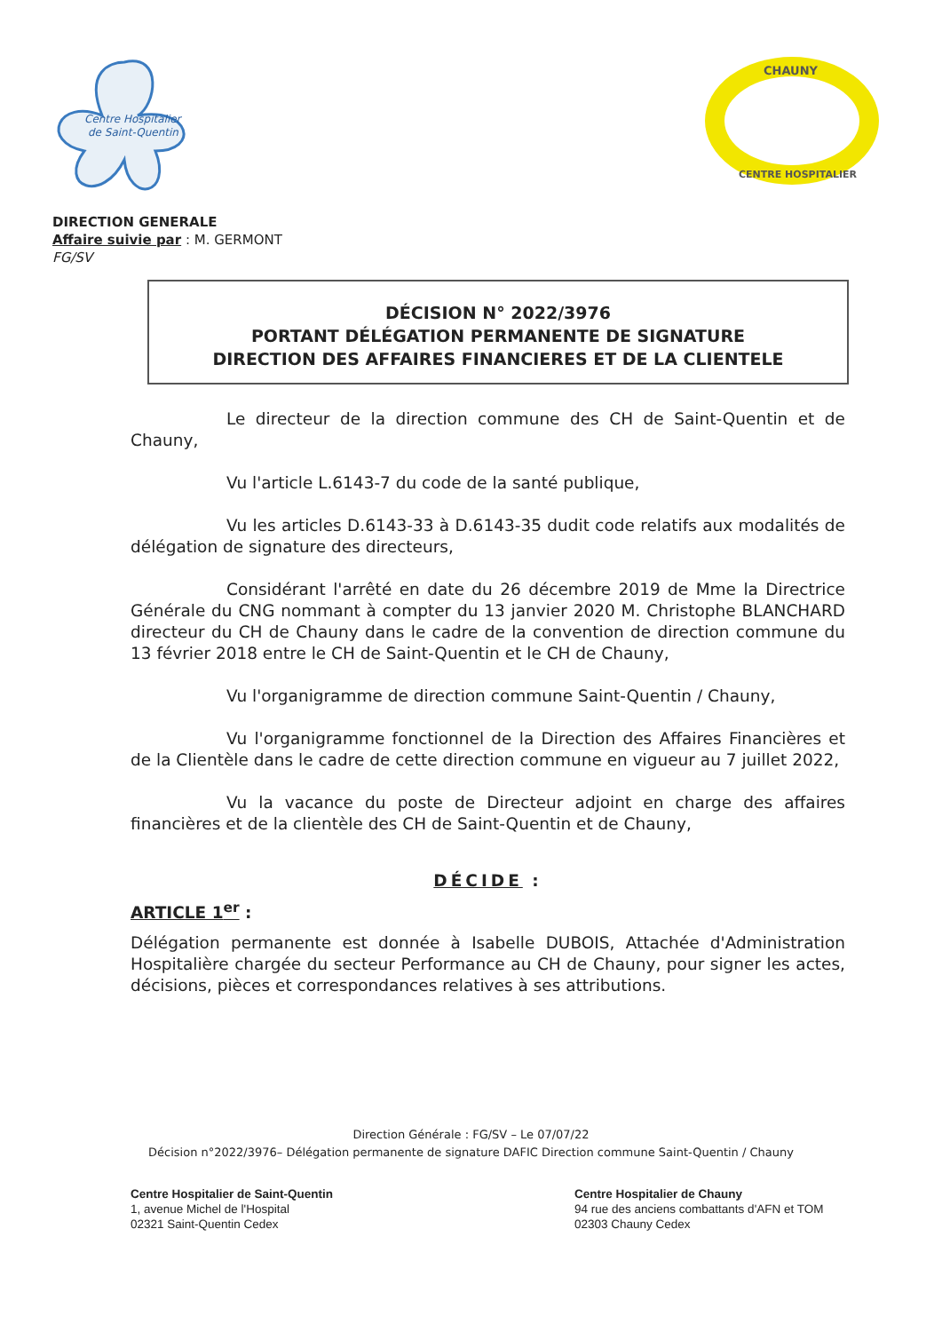Centre Hospitalier
de Saint-Quentin
CHAUNY
CENTRE HOSPITALIER
DIRECTION GENERALE
Affaire suivie par : M. GERMONT
FG/SV
DÉCISION N° 2022/3976
PORTANT DÉLÉGATION PERMANENTE DE SIGNATURE
DIRECTION DES AFFAIRES FINANCIERES ET DE LA CLIENTELE
Le directeur de la direction commune des CH de Saint-Quentin et de Chauny,
Vu l'article L.6143-7 du code de la santé publique,
Vu les articles D.6143-33 à D.6143-35 dudit code relatifs aux modalités de délégation de signature des directeurs,
Considérant l'arrêté en date du 26 décembre 2019 de Mme la Directrice Générale du CNG nommant à compter du 13 janvier 2020 M. Christophe BLANCHARD directeur du CH de Chauny dans le cadre de la convention de direction commune du 13 février 2018 entre le CH de Saint-Quentin et le CH de Chauny,
Vu l'organigramme de direction commune Saint-Quentin / Chauny,
Vu l'organigramme fonctionnel de la Direction des Affaires Financières et de la Clientèle dans le cadre de cette direction commune en vigueur au 7 juillet 2022,
Vu la vacance du poste de Directeur adjoint en charge des affaires financières et de la clientèle des CH de Saint-Quentin et de Chauny,
DÉCIDE :
ARTICLE 1<sup>er</sup> :
Délégation permanente est donnée à Isabelle DUBOIS, Attachée d'Administration Hospitalière chargée du secteur Performance au CH de Chauny, pour signer les actes, décisions, pièces et correspondances relatives à ses attributions.
Direction Générale : FG/SV – Le 07/07/22
Décision n°2022/3976– Délégation permanente de signature DAFIC Direction commune Saint-Quentin / Chauny
Centre Hospitalier de Saint-Quentin
1, avenue Michel de l'Hospital
02321 Saint-Quentin Cedex
Centre Hospitalier de Chauny
94 rue des anciens combattants d'AFN et TOM
02303 Chauny Cedex